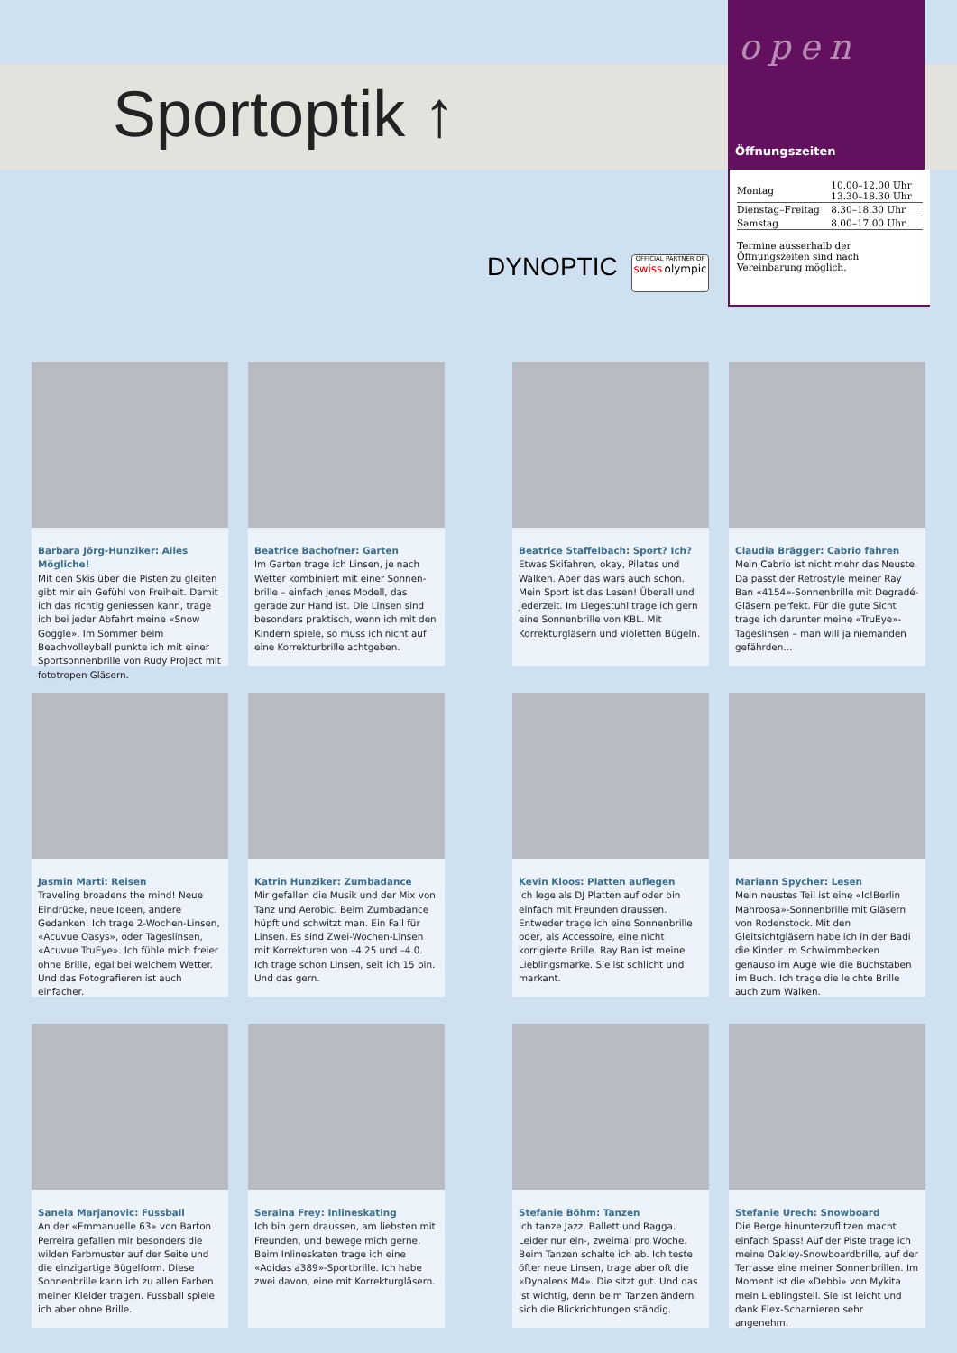Sportoptik ↑
open
Öffnungszeiten
| Montag | 10.00–12.00 Uhr 13.30–18.30 Uhr |
| Dienstag–Freitag | 8.30–18.30 Uhr |
| Samstag | 8.00–17.00 Uhr |
Termine ausserhalb der Öffnungszeiten sind nach Vereinbarung möglich.
DYNOPTIC
OFFICIAL PARTNER OF
swiss olympic
Barbara Jörg-Hunziker: Alles Mögliche!
Mit den Skis über die Pisten zu gleiten gibt mir ein Gefühl von Freiheit. Damit ich das richtig geniessen kann, trage ich bei jeder Abfahrt meine «Snow Goggle». Im Sommer beim Beachvolleyball punkte ich mit einer Sportsonnenbrille von Rudy Project mit fototropen Gläsern.
Beatrice Bachofner: Garten
Im Garten trage ich Linsen, je nach Wetter kombiniert mit einer Sonnen­brille – einfach jenes Modell, das gerade zur Hand ist. Die Linsen sind besonders praktisch, wenn ich mit den Kindern spiele, so muss ich nicht auf eine Korrek­turbrille achtgeben.
Beatrice Staffelbach: Sport? Ich?
Etwas Skifahren, okay, Pilates und Walken. Aber das wars auch schon. Mein Sport ist das Lesen! Überall und jederzeit. Im Liegestuhl trage ich gern eine Sonnenbrille von KBL. Mit Korrekturgläsern und violetten Bügeln.
Claudia Brägger: Cabrio fahren
Mein Cabrio ist nicht mehr das Neuste. Da passt der Retrostyle meiner Ray Ban «4154»-Sonnenbrille mit Degradé-Gläsern perfekt. Für die gute Sicht trage ich darunter meine «TruEye»-Tageslinsen – man will ja niemanden gefährden…
Jasmin Marti: Reisen
Traveling broadens the mind! Neue Eindrücke, neue Ideen, andere Gedanken! Ich trage 2-Wochen-Linsen, «Acuvue Oasys», oder Tageslinsen, «Acuvue TruEye». Ich fühle mich freier ohne Brille, egal bei welchem Wetter. Und das Fotografieren ist auch einfacher.
Katrin Hunziker: Zumbadance
Mir gefallen die Musik und der Mix von Tanz und Aerobic. Beim Zumbadance hüpft und schwitzt man. Ein Fall für Linsen. Es sind Zwei-Wochen-Linsen mit Korrekturen von –4.25 und –4.0. Ich trage schon Linsen, seit ich 15 bin. Und das gern.
Kevin Kloos: Platten auflegen
Ich lege als DJ Platten auf oder bin einfach mit Freunden draussen. Entweder trage ich eine Sonnenbrille oder, als Accessoire, eine nicht korrigierte Brille. Ray Ban ist meine Lieblingsmarke. Sie ist schlicht und markant.
Mariann Spycher: Lesen
Mein neustes Teil ist eine «Ic!Berlin Mahroosa»-Sonnenbrille mit Gläsern von Rodenstock. Mit den Gleitsichtgläsern habe ich in der Badi die Kinder im Schwimmbecken genauso im Auge wie die Buchstaben im Buch. Ich trage die leichte Brille auch zum Walken.
Sanela Marjanovic: Fussball
An der «Emmanuelle 63» von Barton Perreira gefallen mir besonders die wilden Farbmuster auf der Seite und die einzigartige Bügelform. Diese Sonnenbrille kann ich zu allen Farben meiner Kleider tragen. Fussball spiele ich aber ohne Brille.
Seraina Frey: Inlineskating
Ich bin gern draussen, am liebsten mit Freunden, und bewege mich gerne. Beim Inlineskaten trage ich eine «Adidas a389»-Sportbrille. Ich habe zwei davon, eine mit Korrekturgläsern.
Stefanie Böhm: Tanzen
Ich tanze Jazz, Ballett und Ragga. Leider nur ein-, zweimal pro Woche. Beim Tanzen schalte ich ab. Ich teste öfter neue Linsen, trage aber oft die «Dynalens M4». Die sitzt gut. Und das ist wichtig, denn beim Tanzen ändern sich die Blickrichtungen ständig.
Stefanie Urech: Snowboard
Die Berge hinunterzuflitzen macht einfach Spass! Auf der Piste trage ich meine Oakley-Snowboardbrille, auf der Terrasse eine meiner Sonnen­brillen. Im Moment ist die «Debbi» von Mykita mein Lieblingsteil. Sie ist leicht und dank Flex-Scharnieren sehr angenehm.